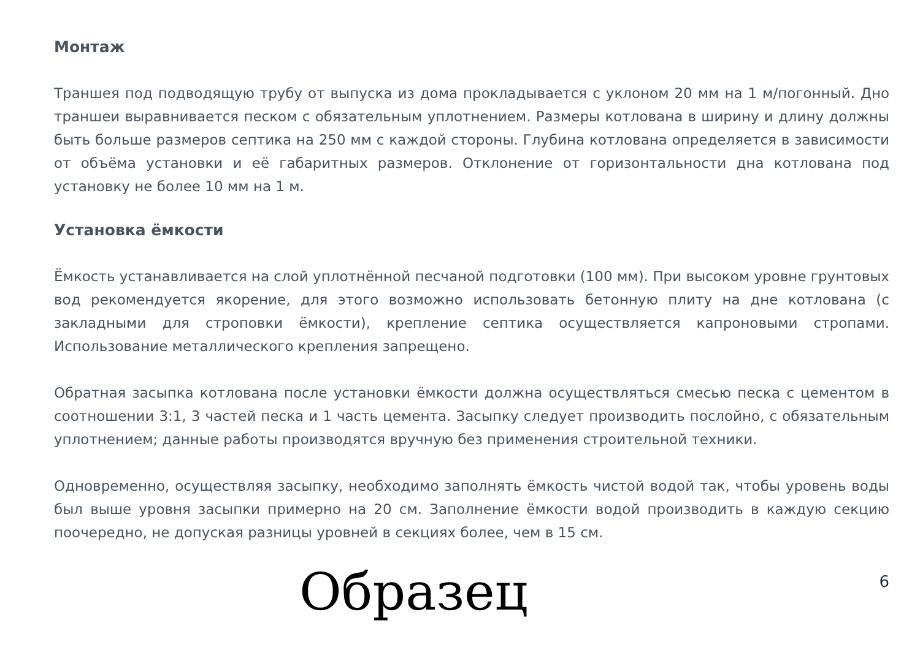Монтаж
Траншея под подводящую трубу от выпуска из дома прокладывается с уклоном 20 мм на 1 м/погонный. Дно траншеи выравнивается песком с обязательным уплотнением. Размеры котлована в ширину и длину должны быть больше размеров септика на 250 мм с каждой стороны. Глубина котлована определяется в зависимости от объёма установки и её габаритных размеров. Отклонение от горизонтальности дна котлована под установку не более 10 мм на 1 м.
Установка ёмкости
Ёмкость устанавливается на слой уплотнённой песчаной подготовки (100 мм). При высоком уровне грунтовых вод рекомендуется якорение, для этого возможно использовать бетонную плиту на дне котлована (с закладными для строповки ёмкости), крепление септика осуществляется капроновыми стропами. Использование металлического крепления запрещено.
Обратная засыпка котлована после установки ёмкости должна осуществляться смесью песка с цементом в соотношении 3:1, 3 частей песка и 1 часть цемента. Засыпку следует производить послойно, с обязательным уплотнением; данные работы производятся вручную без применения строительной техники.
Одновременно, осуществляя засыпку, необходимо заполнять ёмкость чистой водой так, чтобы уровень воды был выше уровня засыпки примерно на 20 см. Заполнение ёмкости водой производить в каждую секцию поочередно, не допуская разницы уровней в секциях более, чем в 15 см.
Образец 6